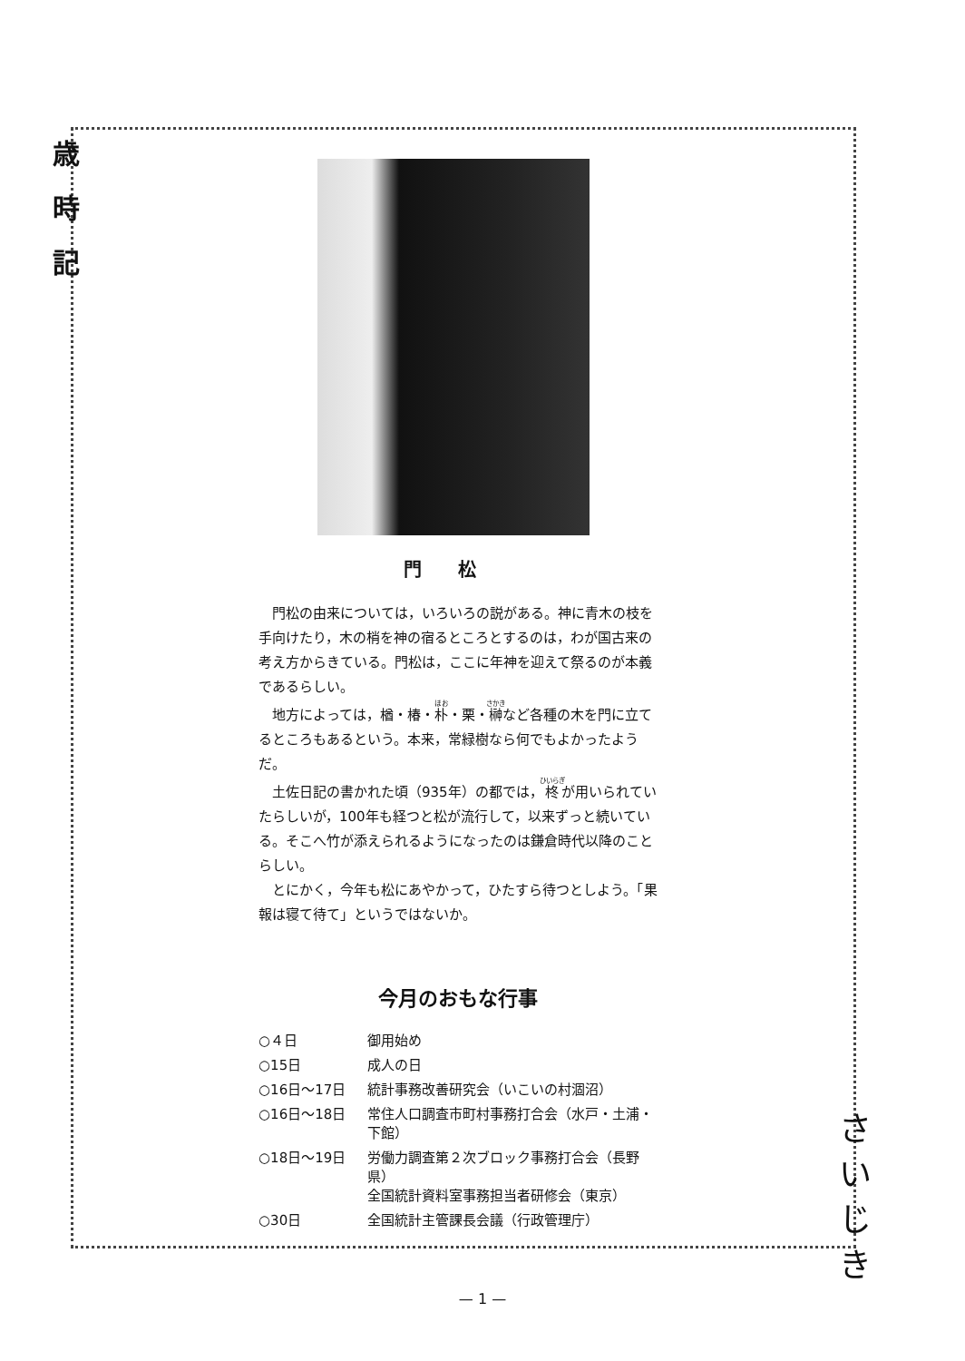歳
時
記
門松
門松の由来については，いろいろの説がある。神に青木の枝を手向けたり，木の梢を神の宿るところとするのは，わが国古来の考え方からきている。門松は，ここに年神を迎えて祭るのが本義であるらしい。
地方によっては，楢・椿・朴・栗・榊など各種の木を門に立てるところもあるという。本来，常緑樹なら何でもよかったようだ。
土佐日記の書かれた頃（935年）の都では，柊が用いられていたらしいが，100年も経つと松が流行して，以来ずっと続いている。そこへ竹が添えられるようになったのは鎌倉時代以降のことらしい。
とにかく，今年も松にあやかって，ひたすら待つとしよう。「果報は寝て待て」というではないか。
今月のおもな行事
| ○４日 | 御用始め |
| ○15日 | 成人の日 |
| ○16日～17日 | 統計事務改善研究会（いこいの村涸沼） |
| ○16日～18日 | 常住人口調査市町村事務打合会（水戸・土浦・下館） |
| ○18日～19日 | 労働力調査第２次ブロック事務打合会（長野県） 全国統計資料室事務担当者研修会（東京） |
| ○30日 | 全国統計主管課長会議（行政管理庁） |
さ
い
じ
き
— 1 —